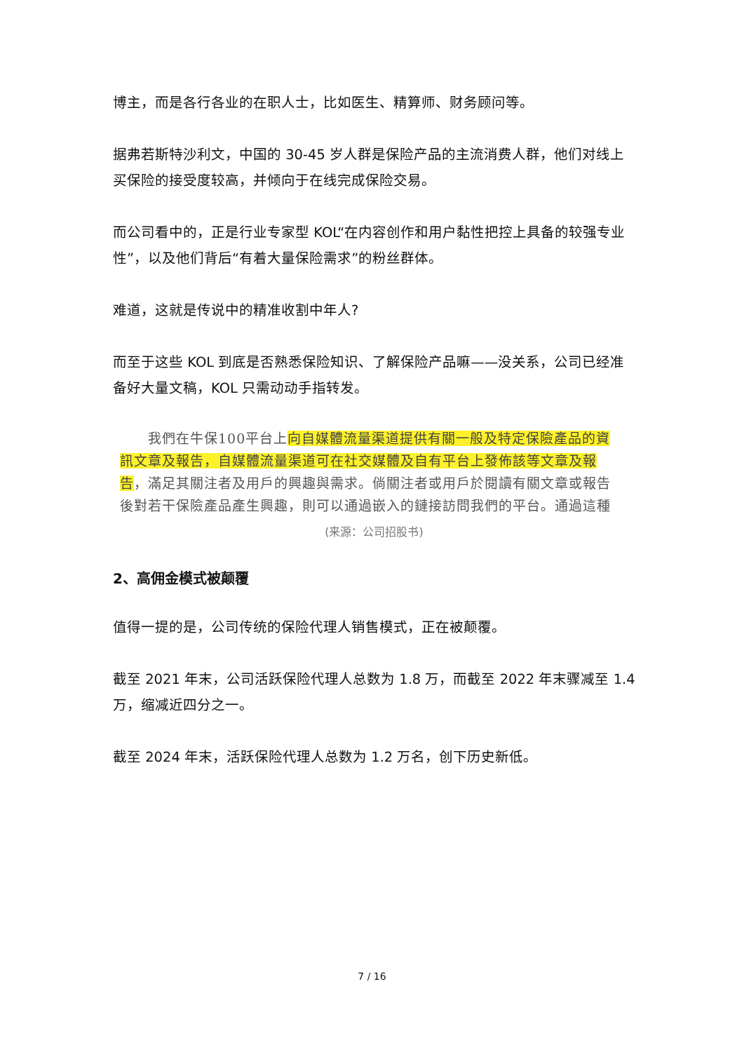博主，而是各行各业的在职人士，比如医生、精算师、财务顾问等。
据弗若斯特沙利文，中国的 30-45 岁人群是保险产品的主流消费人群，他们对线上买保险的接受度较高，并倾向于在线完成保险交易。
而公司看中的，正是行业专家型 KOL“在内容创作和用户黏性把控上具备的较强专业性”，以及他们背后“有着大量保险需求”的粉丝群体。
难道，这就是传说中的精准收割中年人?
而至于这些 KOL 到底是否熟悉保险知识、了解保险产品嘛——没关系，公司已经准备好大量文稿，KOL 只需动动手指转发。
　　我們在牛保100平台上向自媒體流量渠道提供有關一般及特定保險產品的資訊文章及報告，自媒體流量渠道可在社交媒體及自有平台上發佈該等文章及報告，滿足其關注者及用戶的興趣與需求。倘關注者或用戶於閱讀有關文章或報告後對若干保險產品產生興趣，則可以通過嵌入的鏈接訪問我們的平台。通過這種
(来源：公司招股书)
2、高佣金模式被颠覆
值得一提的是，公司传统的保险代理人销售模式，正在被颠覆。
截至 2021 年末，公司活跃保险代理人总数为 1.8 万，而截至 2022 年末骤减至 1.4 万，缩减近四分之一。
截至 2024 年末，活跃保险代理人总数为 1.2 万名，创下历史新低。
7 / 16